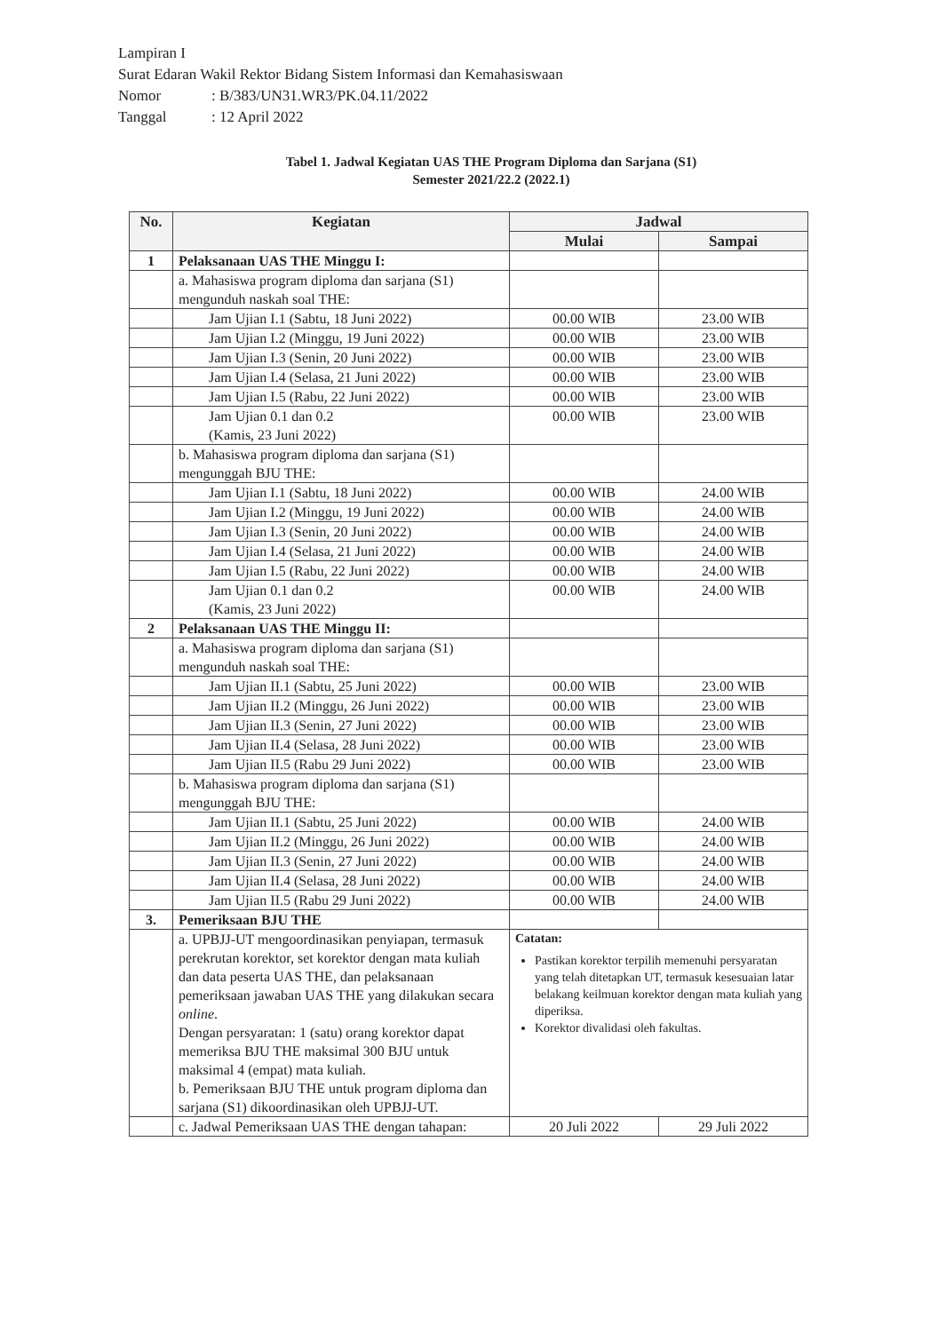Lampiran I
Surat Edaran Wakil Rektor Bidang Sistem Informasi dan Kemahasiswaan
Nomor: B/383/UN31.WR3/PK.04.11/2022
Tanggal: 12 April 2022
Tabel 1. Jadwal Kegiatan UAS THE Program Diploma dan Sarjana (S1)
Semester 2021/22.2 (2022.1)
| No. | Kegiatan | Jadwal | |
| --- | --- | --- | --- |
| | | Mulai | Sampai |
| 1 | Pelaksanaan UAS THE Minggu I: | | |
| | a. Mahasiswa program diploma dan sarjana (S1) mengunduh naskah soal THE: | | |
| | Jam Ujian I.1 (Sabtu, 18 Juni 2022) | 00.00 WIB | 23.00 WIB |
| | Jam Ujian I.2 (Minggu, 19 Juni 2022) | 00.00 WIB | 23.00 WIB |
| | Jam Ujian I.3 (Senin, 20 Juni 2022) | 00.00 WIB | 23.00 WIB |
| | Jam Ujian I.4 (Selasa, 21 Juni 2022) | 00.00 WIB | 23.00 WIB |
| | Jam Ujian I.5 (Rabu, 22 Juni 2022) | 00.00 WIB | 23.00 WIB |
| | Jam Ujian 0.1 dan 0.2 (Kamis, 23 Juni 2022) | 00.00 WIB | 23.00 WIB |
| | b. Mahasiswa program diploma dan sarjana (S1) mengunggah BJU THE: | | |
| | Jam Ujian I.1 (Sabtu, 18 Juni 2022) | 00.00 WIB | 24.00 WIB |
| | Jam Ujian I.2 (Minggu, 19 Juni 2022) | 00.00 WIB | 24.00 WIB |
| | Jam Ujian I.3 (Senin, 20 Juni 2022) | 00.00 WIB | 24.00 WIB |
| | Jam Ujian I.4 (Selasa, 21 Juni 2022) | 00.00 WIB | 24.00 WIB |
| | Jam Ujian I.5 (Rabu, 22 Juni 2022) | 00.00 WIB | 24.00 WIB |
| | Jam Ujian 0.1 dan 0.2 (Kamis, 23 Juni 2022) | 00.00 WIB | 24.00 WIB |
| 2 | Pelaksanaan UAS THE Minggu II: | | |
| | a. Mahasiswa program diploma dan sarjana (S1) mengunduh naskah soal THE: | | |
| | Jam Ujian II.1 (Sabtu, 25 Juni 2022) | 00.00 WIB | 23.00 WIB |
| | Jam Ujian II.2 (Minggu, 26 Juni 2022) | 00.00 WIB | 23.00 WIB |
| | Jam Ujian II.3 (Senin, 27 Juni 2022) | 00.00 WIB | 23.00 WIB |
| | Jam Ujian II.4 (Selasa, 28 Juni 2022) | 00.00 WIB | 23.00 WIB |
| | Jam Ujian II.5 (Rabu 29 Juni 2022) | 00.00 WIB | 23.00 WIB |
| | b. Mahasiswa program diploma dan sarjana (S1) mengunggah BJU THE: | | |
| | Jam Ujian II.1 (Sabtu, 25 Juni 2022) | 00.00 WIB | 24.00 WIB |
| | Jam Ujian II.2 (Minggu, 26 Juni 2022) | 00.00 WIB | 24.00 WIB |
| | Jam Ujian II.3 (Senin, 27 Juni 2022) | 00.00 WIB | 24.00 WIB |
| | Jam Ujian II.4 (Selasa, 28 Juni 2022) | 00.00 WIB | 24.00 WIB |
| | Jam Ujian II.5 (Rabu 29 Juni 2022) | 00.00 WIB | 24.00 WIB |
| 3. | Pemeriksaan BJU THE | | |
| | a. UPBJJ-UT mengoordinasikan penyiapan, termasuk perekrutan korektor, set korektor dengan mata kuliah dan data peserta UAS THE, dan pelaksanaan pemeriksaan jawaban UAS THE yang dilakukan secara online . Dengan persyaratan: 1 (satu) orang korektor dapat memeriksa BJU THE maksimal 300 BJU untuk maksimal 4 (empat) mata kuliah. b. Pemeriksaan BJU THE untuk program diploma dan sarjana (S1) dikoordinasikan oleh UPBJJ-UT. | Catatan: Pastikan korektor terpilih memenuhi persyaratan yang telah ditetapkan UT, termasuk kesesuaian latar belakang keilmuan korektor dengan mata kuliah yang diperiksa. Korektor divalidasi oleh fakultas. | |
| | c. Jadwal Pemeriksaan UAS THE dengan tahapan: | 20 Juli 2022 | 29 Juli 2022 |